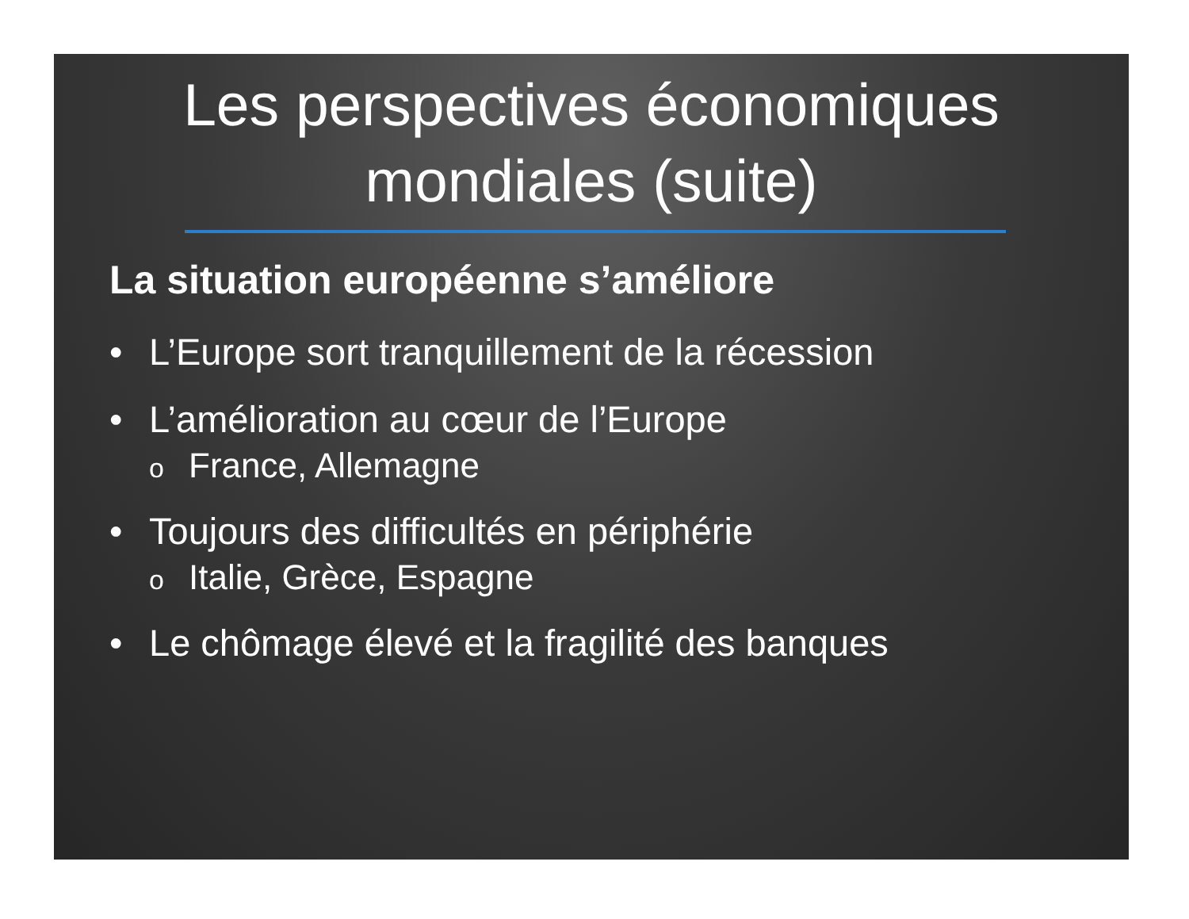Les perspectives économiques
mondiales (suite)
La situation européenne s’améliore
• L’Europe sort tranquillement de la récession
• L’amélioration au cœur de l’Europe
o France, Allemagne
• Toujours des difficultés en périphérie
o Italie, Grèce, Espagne
• Le chômage élevé et la fragilité des banques